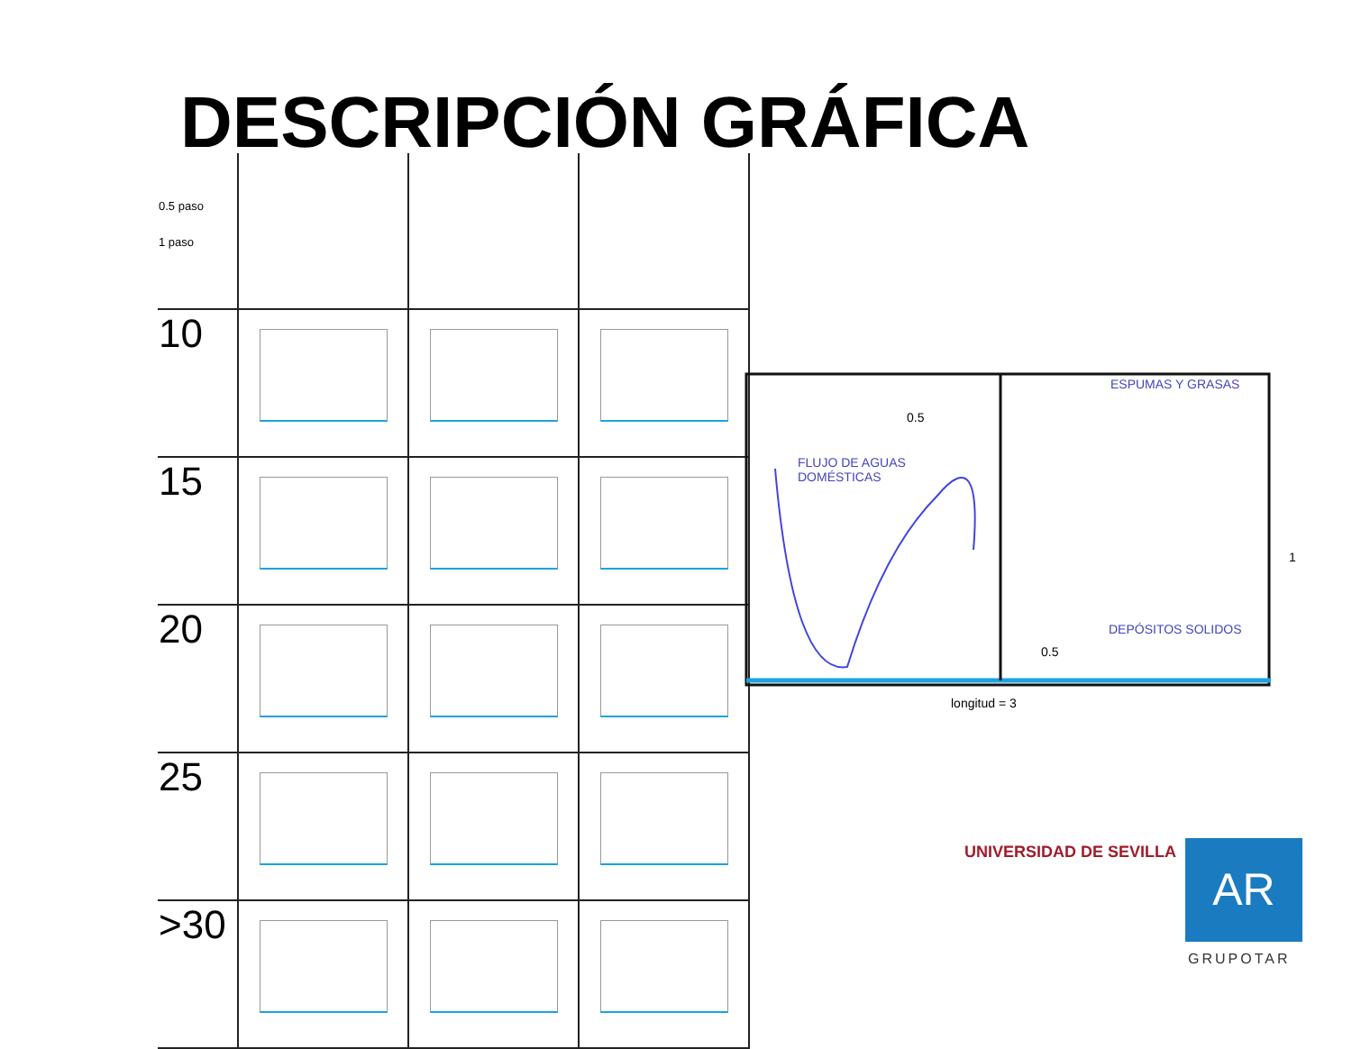DESCRIPCIÓN GRÁFICA
| 0.5 paso 1 paso | | | |
| 10 | | | |
| 15 | | | |
| 20 | | | |
| 25 | | | |
| >30 | | | |
ESPUMAS Y GRASAS
0.5
FLUJO DE AGUAS
DOMÉSTICAS
1
DEPÓSITOS SOLIDOS
0.5
longitud = 3
UNIVERSIDAD DE SEVILLA AR
GRUPOTAR